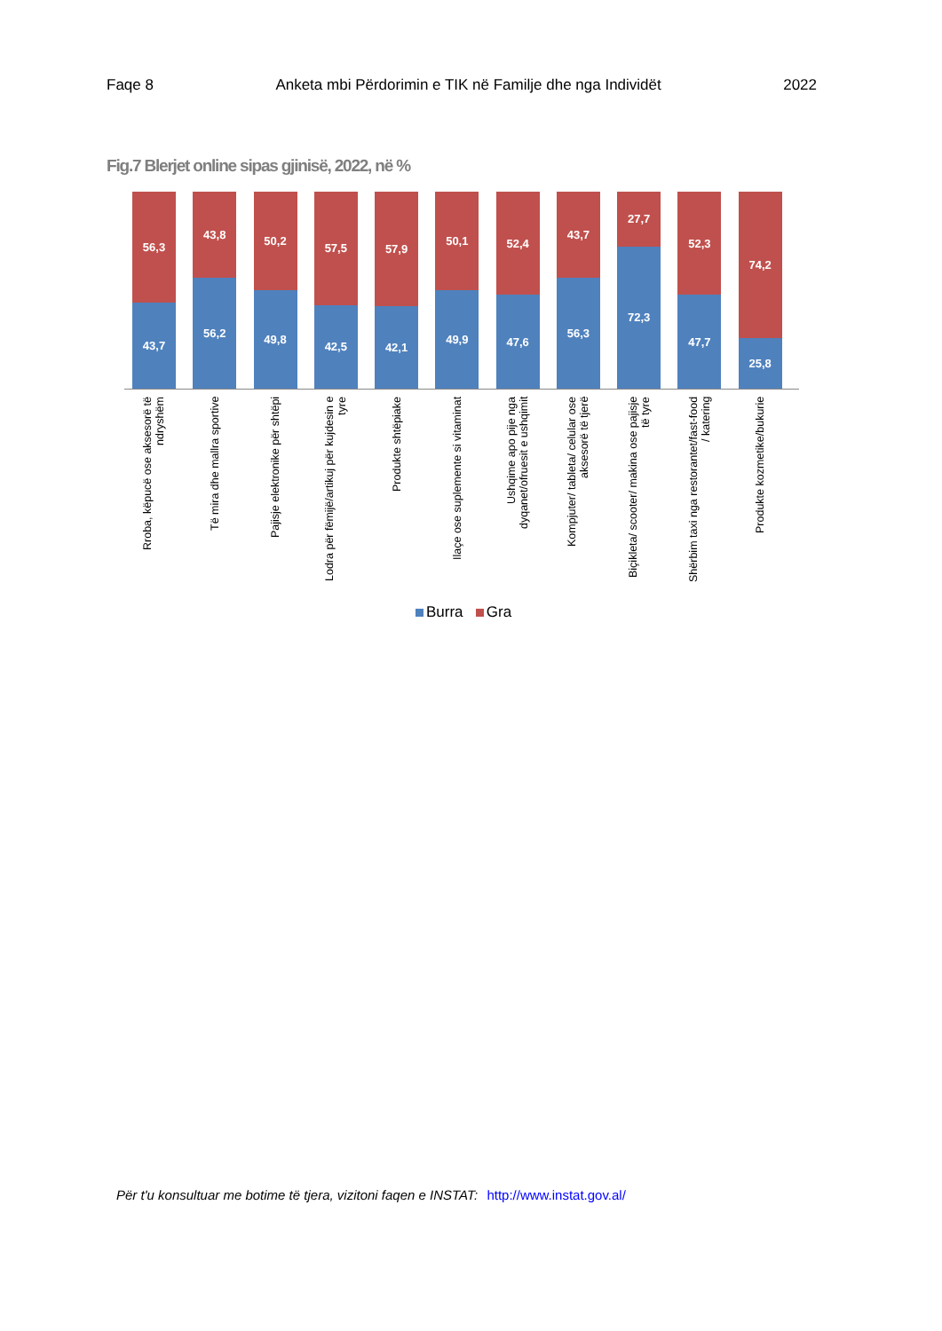Faqe 8 Anketa mbi Përdorimin e TIK në Familje dhe nga Individët 2022
Fig.7 Blerjet online sipas gjinisë, 2022, në %
56,3
43,7
43,8
56,2
50,2
49,8
57,5
42,5
57,9
42,1
50,1
49,9
52,4
47,6
43,7
56,3
27,7
72,3
52,3
47,7
74,2
25,8
Rroba, këpucë ose aksesorë të ndryshëm
Të mira dhe mallra sportive
Pajisje elektronike për shtëpi
Lodra për fëmijë/artikuj për kujdesin e tyre
Produkte shtëpiake
Ilaçe ose suplemente si vitaminat
Ushqime apo pije nga dyqanet/ofruesit e ushqimit
Kompjuter/ tableta/ celular ose aksesorë të tjerë
Biçikleta/ scooter/ makina ose pajisje të tyre
Shërbim taxi nga restorantet/fast-food / katering
Produkte kozmetike/bukurie
Burra Gra
Për t'u konsultuar me botime të tjera, vizitoni faqen e INSTAT: http://www.instat.gov.al/